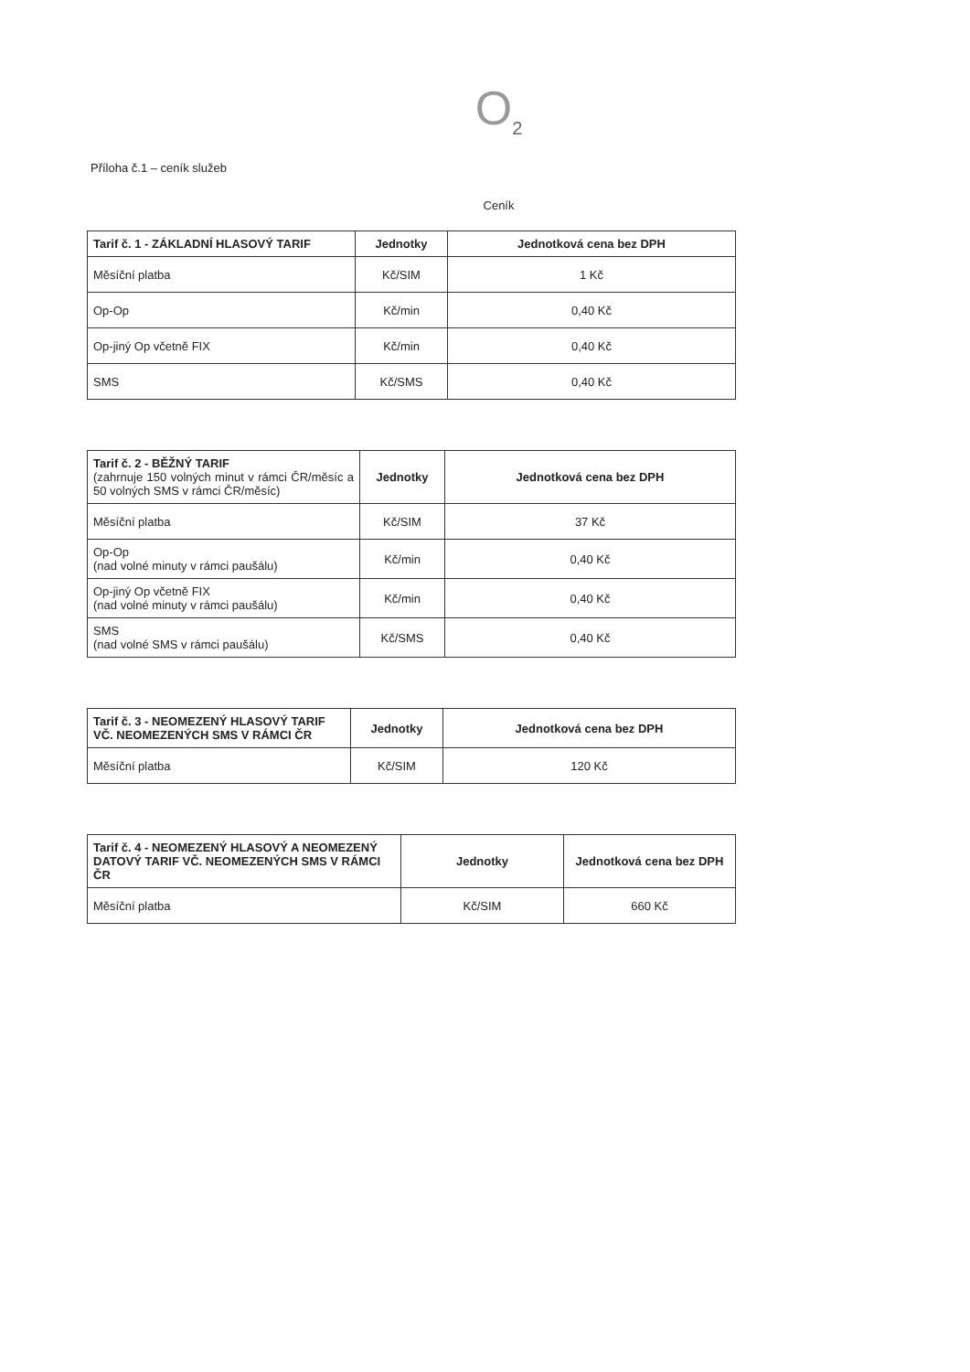O<sub>2</sub>
Příloha č.1 – ceník služeb
Ceník
| Tarif č. 1 - ZÁKLADNÍ HLASOVÝ TARIF | Jednotky | Jednotková cena bez DPH |
| --- | --- | --- |
| Měsíční platba | Kč/SIM | 1 Kč |
| Op-Op | Kč/min | 0,40 Kč |
| Op-jiný Op včetně FIX | Kč/min | 0,40 Kč |
| SMS | Kč/SMS | 0,40 Kč |
| Tarif č. 2 - BĚŽNÝ TARIF (zahrnuje 150 volných minut v rámci ČR/měsíc a 50 volných SMS v rámci ČR/měsíc) | Jednotky | Jednotková cena bez DPH |
| --- | --- | --- |
| Měsíční platba | Kč/SIM | 37 Kč |
| Op-Op (nad volné minuty v rámci paušálu) | Kč/min | 0,40 Kč |
| Op-jiný Op včetně FIX (nad volné minuty v rámci paušálu) | Kč/min | 0,40 Kč |
| SMS (nad volné SMS v rámci paušálu) | Kč/SMS | 0,40 Kč |
| Tarif č. 3 - NEOMEZENÝ HLASOVÝ TARIF VČ. NEOMEZENÝCH SMS V RÁMCI ČR | Jednotky | Jednotková cena bez DPH |
| --- | --- | --- |
| Měsíční platba | Kč/SIM | 120 Kč |
| Tarif č. 4 - NEOMEZENÝ HLASOVÝ A NEOMEZENÝ DATOVÝ TARIF VČ. NEOMEZENÝCH SMS V RÁMCI ČR | Jednotky | Jednotková cena bez DPH |
| --- | --- | --- |
| Měsíční platba | Kč/SIM | 660 Kč |